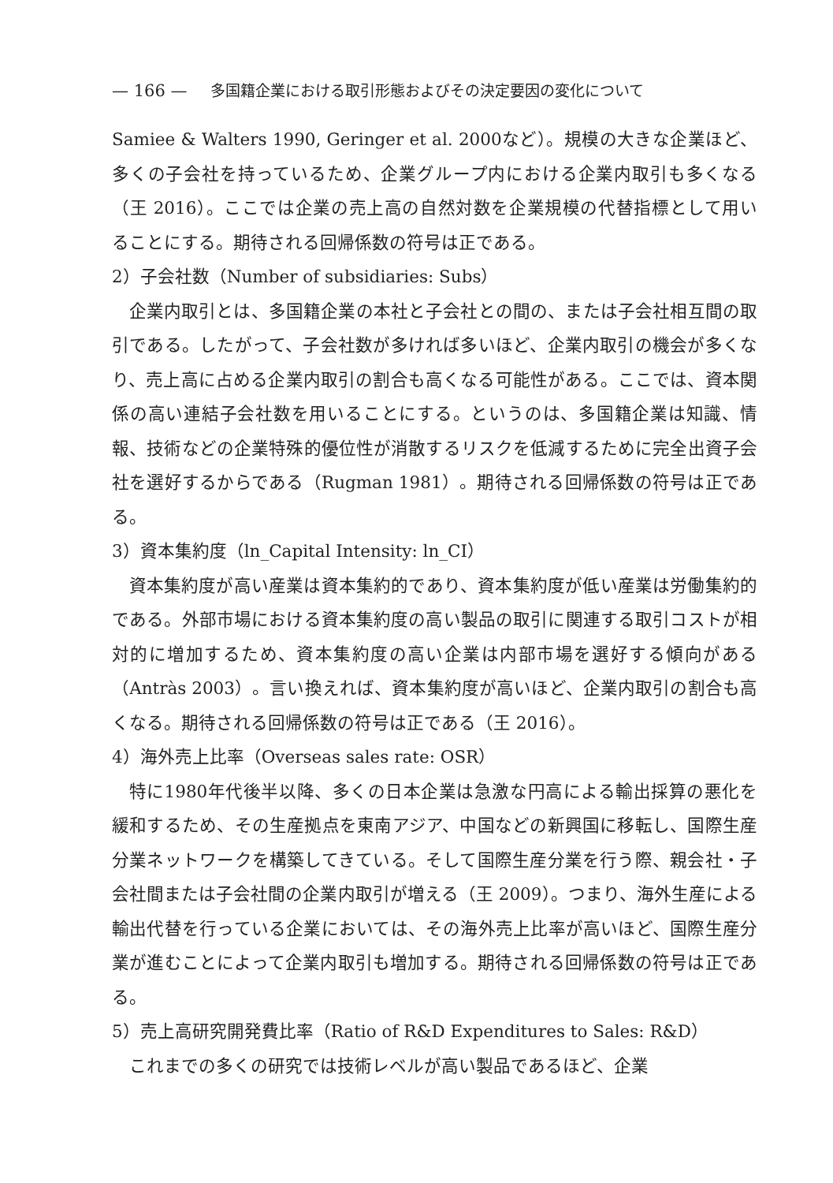— 166 — 多国籍企業における取引形態およびその決定要因の変化について
Samiee & Walters 1990, Geringer et al. 2000など）。規模の大きな企業ほど、多くの子会社を持っているため、企業グループ内における企業内取引も多くなる（王 2016）。ここでは企業の売上高の自然対数を企業規模の代替指標として用いることにする。期待される回帰係数の符号は正である。
2）子会社数（Number of subsidiaries: Subs）
企業内取引とは、多国籍企業の本社と子会社との間の、または子会社相互間の取引である。したがって、子会社数が多ければ多いほど、企業内取引の機会が多くなり、売上高に占める企業内取引の割合も高くなる可能性がある。ここでは、資本関係の高い連結子会社数を用いることにする。というのは、多国籍企業は知識、情報、技術などの企業特殊的優位性が消散するリスクを低減するために完全出資子会社を選好するからである（Rugman 1981）。期待される回帰係数の符号は正である。
3）資本集約度（ln_Capital Intensity: ln_CI）
資本集約度が高い産業は資本集約的であり、資本集約度が低い産業は労働集約的である。外部市場における資本集約度の高い製品の取引に関連する取引コストが相対的に増加するため、資本集約度の高い企業は内部市場を選好する傾向がある（Antràs 2003）。言い換えれば、資本集約度が高いほど、企業内取引の割合も高くなる。期待される回帰係数の符号は正である（王 2016）。
4）海外売上比率（Overseas sales rate: OSR）
特に1980年代後半以降、多くの日本企業は急激な円高による輸出採算の悪化を緩和するため、その生産拠点を東南アジア、中国などの新興国に移転し、国際生産分業ネットワークを構築してきている。そして国際生産分業を行う際、親会社・子会社間または子会社間の企業内取引が増える（王 2009）。つまり、海外生産による輸出代替を行っている企業においては、その海外売上比率が高いほど、国際生産分業が進むことによって企業内取引も増加する。期待される回帰係数の符号は正である。
5）売上高研究開発費比率（Ratio of R&D Expenditures to Sales: R&D）
これまでの多くの研究では技術レベルが高い製品であるほど、企業